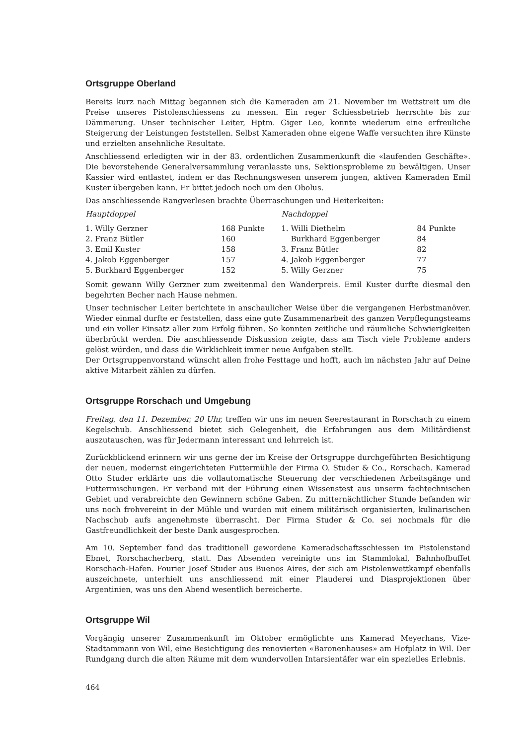Ortsgruppe Oberland
Bereits kurz nach Mittag begannen sich die Kameraden am 21. November im Wettstreit um die Preise unseres Pistolenschiessens zu messen. Ein reger Schiessbetrieb herrschte bis zur Dämmerung. Unser technischer Leiter, Hptm. Giger Leo, konnte wiederum eine erfreuliche Steigerung der Leistungen feststellen. Selbst Kameraden ohne eigene Waffe versuchten ihre Künste und erzielten ansehnliche Resultate.
Anschliessend erledigten wir in der 83. ordentlichen Zusammenkunft die «laufenden Geschäfte». Die bevorstehende Generalversammlung veranlasste uns, Sektionsprobleme zu bewältigen. Unser Kassier wird entlastet, indem er das Rechnungswesen unserem jungen, aktiven Kameraden Emil Kuster übergeben kann. Er bittet jedoch noch um den Obolus.
Das anschliessende Rangverlesen brachte Überraschungen und Heiterkeiten:
| Hauptdoppel | | Nachdoppel | |
| --- | --- | --- | --- |
| 1. Willy Gerzner | 168 Punkte | 1. Willi Diethelm | 84 Punkte |
| 2. Franz Bütler | 160 | Burkhard Eggenberger | 84 |
| 3. Emil Kuster | 158 | 3. Franz Bütler | 82 |
| 4. Jakob Eggenberger | 157 | 4. Jakob Eggenberger | 77 |
| 5. Burkhard Eggenberger | 152 | 5. Willy Gerzner | 75 |
Somit gewann Willy Gerzner zum zweitenmal den Wanderpreis. Emil Kuster durfte diesmal den begehrten Becher nach Hause nehmen.
Unser technischer Leiter berichtete in anschaulicher Weise über die vergangenen Herbstmanöver. Wieder einmal durfte er feststellen, dass eine gute Zusammenarbeit des ganzen Verpflegungsteams und ein voller Einsatz aller zum Erfolg führen. So konnten zeitliche und räumliche Schwierigkeiten überbrückt werden. Die anschliessende Diskussion zeigte, dass am Tisch viele Probleme anders gelöst würden, und dass die Wirklichkeit immer neue Aufgaben stellt.
Der Ortsgruppenvorstand wünscht allen frohe Festtage und hofft, auch im nächsten Jahr auf Deine aktive Mitarbeit zählen zu dürfen.
Ortsgruppe Rorschach und Umgebung
Freitag, den 11. Dezember, 20 Uhr, treffen wir uns im neuen Seerestaurant in Rorschach zu einem Kegelschub. Anschliessend bietet sich Gelegenheit, die Erfahrungen aus dem Militärdienst auszutauschen, was für Jedermann interessant und lehrreich ist.
Zurückblickend erinnern wir uns gerne der im Kreise der Ortsgruppe durchgeführten Besichtigung der neuen, modernst eingerichteten Futtermühle der Firma O. Studer & Co., Rorschach. Kamerad Otto Studer erklärte uns die vollautomatische Steuerung der verschiedenen Arbeitsgänge und Futtermischungen. Er verband mit der Führung einen Wissenstest aus unserm fachtechnischen Gebiet und verabreichte den Gewinnern schöne Gaben. Zu mitternächtlicher Stunde befanden wir uns noch frohvereint in der Mühle und wurden mit einem militärisch organisierten, kulinarischen Nachschub aufs angenehmste überrascht. Der Firma Studer & Co. sei nochmals für die Gastfreundlichkeit der beste Dank ausgesprochen.
Am 10. September fand das traditionell gewordene Kameradschaftsschiessen im Pistolenstand Ebnet, Rorschacherberg, statt. Das Absenden vereinigte uns im Stammlokal, Bahnhofbuffet Rorschach-Hafen. Fourier Josef Studer aus Buenos Aires, der sich am Pistolenwettkampf ebenfalls auszeichnete, unterhielt uns anschliessend mit einer Plauderei und Diasprojektionen über Argentinien, was uns den Abend wesentlich bereicherte.
Ortsgruppe Wil
Vorgängig unserer Zusammenkunft im Oktober ermöglichte uns Kamerad Meyerhans, Vize-Stadtammann von Wil, eine Besichtigung des renovierten «Baronenhauses» am Hofplatz in Wil. Der Rundgang durch die alten Räume mit dem wundervollen Intarsientäfer war ein spezielles Erlebnis.
464